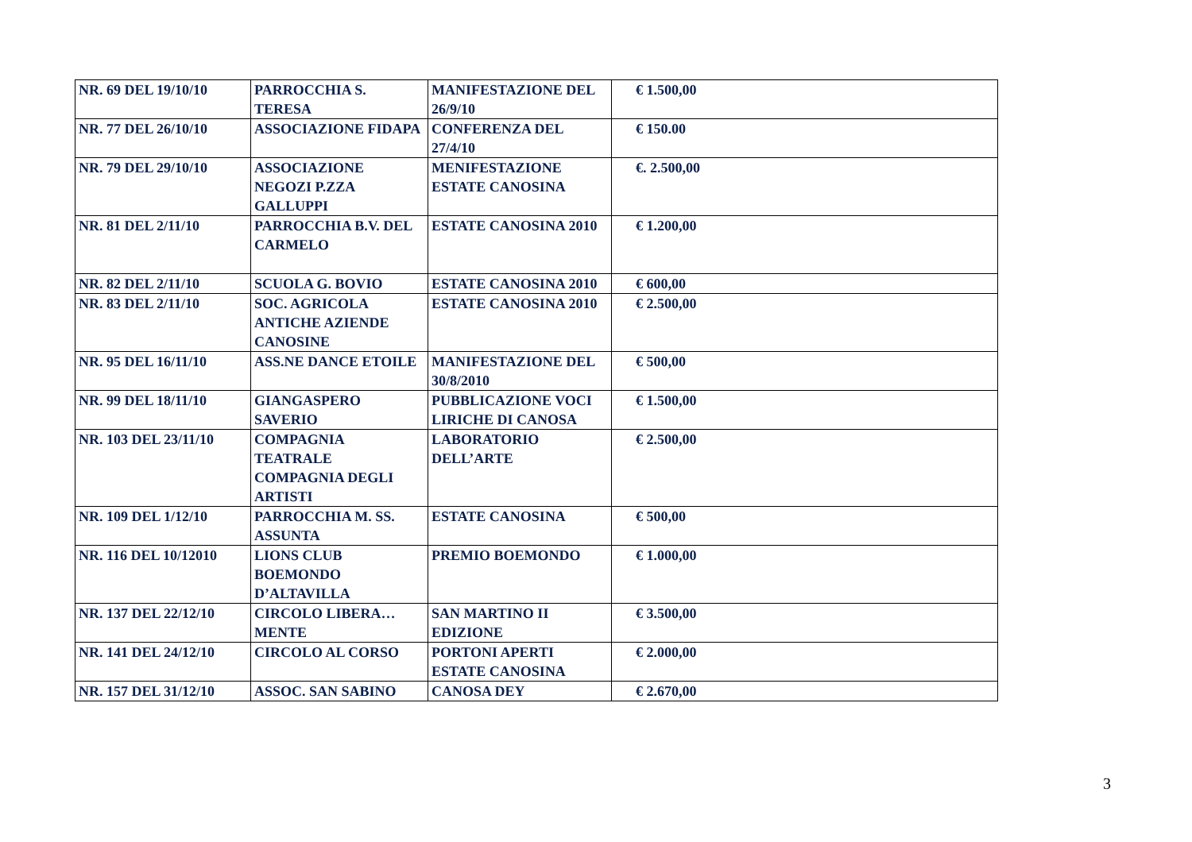| NR. 69 DEL 19/10/10 | PARROCCHIA S. TERESA | MANIFESTAZIONE DEL 26/9/10 | € 1.500,00 |
| NR. 77 DEL 26/10/10 | ASSOCIAZIONE FIDAPA | CONFERENZA DEL 27/4/10 | € 150.00 |
| NR. 79 DEL 29/10/10 | ASSOCIAZIONE NEGOZI P.ZZA GALLUPPI | MENIFESTAZIONE ESTATE CANOSINA | €. 2.500,00 |
| NR. 81 DEL 2/11/10 | PARROCCHIA B.V. DEL CARMELO | ESTATE CANOSINA 2010 | € 1.200,00 |
| NR. 82 DEL 2/11/10 | SCUOLA G. BOVIO | ESTATE CANOSINA 2010 | € 600,00 |
| NR. 83 DEL 2/11/10 | SOC. AGRICOLA ANTICHE AZIENDE CANOSINE | ESTATE CANOSINA 2010 | € 2.500,00 |
| NR. 95 DEL 16/11/10 | ASS.NE DANCE ETOILE | MANIFESTAZIONE DEL 30/8/2010 | € 500,00 |
| NR. 99 DEL 18/11/10 | GIANGASPERO SAVERIO | PUBBLICAZIONE VOCI LIRICHE DI CANOSA | € 1.500,00 |
| NR. 103 DEL 23/11/10 | COMPAGNIA TEATRALE COMPAGNIA DEGLI ARTISTI | LABORATORIO DELL’ARTE | € 2.500,00 |
| NR. 109 DEL 1/12/10 | PARROCCHIA M. SS. ASSUNTA | ESTATE CANOSINA | € 500,00 |
| NR. 116 DEL 10/12010 | LIONS CLUB BOEMONDO D’ALTAVILLA | PREMIO BOEMONDO | € 1.000,00 |
| NR. 137 DEL 22/12/10 | CIRCOLO LIBERA…MENTE | SAN MARTINO II EDIZIONE | € 3.500,00 |
| NR. 141 DEL 24/12/10 | CIRCOLO AL CORSO | PORTONI APERTI ESTATE CANOSINA | € 2.000,00 |
| NR. 157 DEL 31/12/10 | ASSOC. SAN SABINO | CANOSA DEY | € 2.670,00 |
3